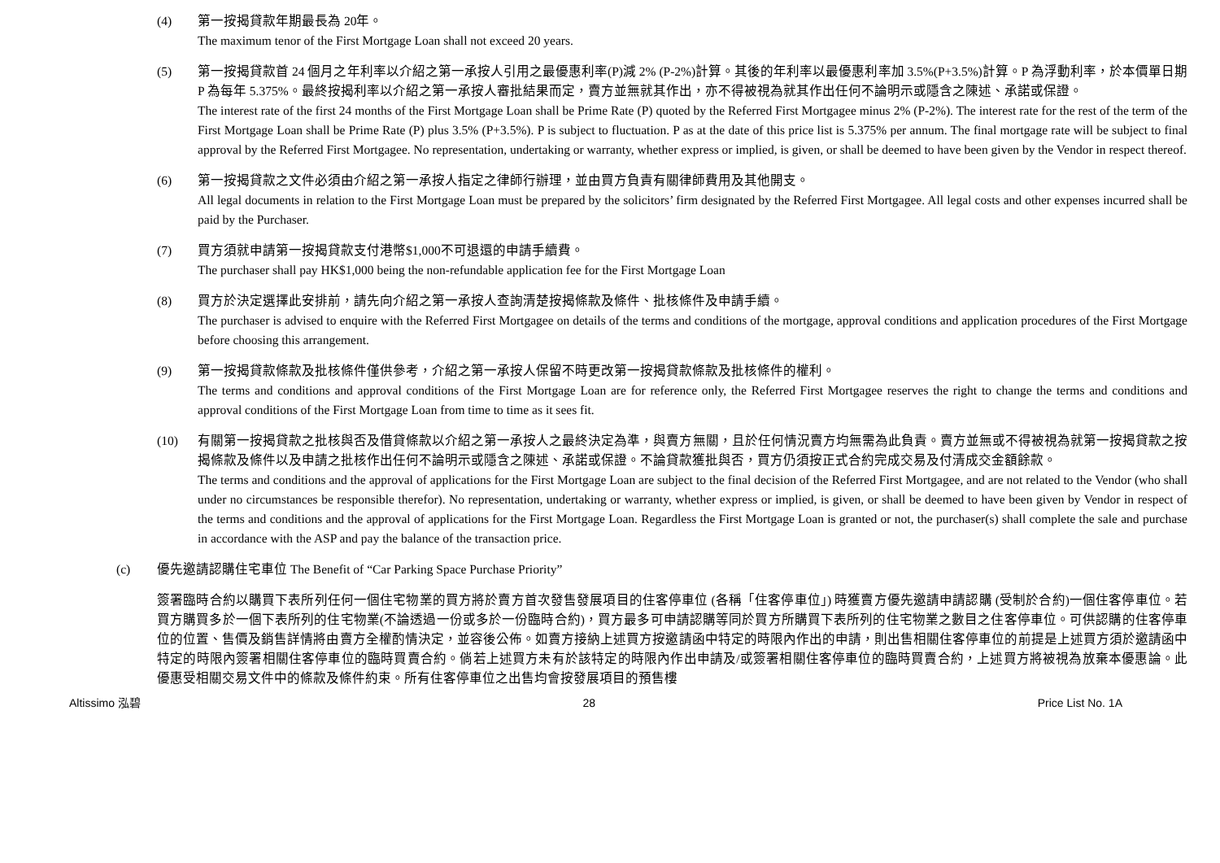(4) 第一按揭貸款年期最長為 20年。
The maximum tenor of the First Mortgage Loan shall not exceed 20 years.
(5) 第一按揭貸款首 24 個月之年利率以介紹之第一承按人引用之最優惠利率(P)減 2% (P-2%)計算。其後的年利率以最優惠利率加 3.5%(P+3.5%)計算。P 為浮動利率，於本價單日期 P 為每年 5.375%。最終按揭利率以介紹之第一承按人審批結果而定，賣方並無就其作出，亦不得被視為就其作出任何不論明示或隱含之陳述、承諾或保證。
The interest rate of the first 24 months of the First Mortgage Loan shall be Prime Rate (P) quoted by the Referred First Mortgagee minus 2% (P-2%). The interest rate for the rest of the term of the First Mortgage Loan shall be Prime Rate (P) plus 3.5% (P+3.5%). P is subject to fluctuation. P as at the date of this price list is 5.375% per annum. The final mortgage rate will be subject to final approval by the Referred First Mortgagee. No representation, undertaking or warranty, whether express or implied, is given, or shall be deemed to have been given by the Vendor in respect thereof.
(6) 第一按揭貸款之文件必須由介紹之第一承按人指定之律師行辦理，並由買方負責有關律師費用及其他開支。
All legal documents in relation to the First Mortgage Loan must be prepared by the solicitors’ firm designated by the Referred First Mortgagee. All legal costs and other expenses incurred shall be paid by the Purchaser.
(7) 買方須就申請第一按揭貸款支付港幣$1,000不可退還的申請手續費。
The purchaser shall pay HK$1,000 being the non-refundable application fee for the First Mortgage Loan
(8) 買方於決定選擇此安排前，請先向介紹之第一承按人查詢清楚按揭條款及條件、批核條件及申請手續。
The purchaser is advised to enquire with the Referred First Mortgagee on details of the terms and conditions of the mortgage, approval conditions and application procedures of the First Mortgage before choosing this arrangement.
(9) 第一按揭貸款條款及批核條件僅供參考，介紹之第一承按人保留不時更改第一按揭貸款條款及批核條件的權利。
The terms and conditions and approval conditions of the First Mortgage Loan are for reference only, the Referred First Mortgagee reserves the right to change the terms and conditions and approval conditions of the First Mortgage Loan from time to time as it sees fit.
(10) 有關第一按揭貸款之批核與否及借貸條款以介紹之第一承按人之最終決定為準，與賣方無關，且於任何情況賣方均無需為此負責。賣方並無或不得被視為就第一按揭貸款之按揭條款及條件以及申請之批核作出任何不論明示或隱含之陳述、承諾或保證。不論貸款獲批與否，買方仍須按正式合約完成交易及付清成交金額餘款。
The terms and conditions and the approval of applications for the First Mortgage Loan are subject to the final decision of the Referred First Mortgagee, and are not related to the Vendor (who shall under no circumstances be responsible therefor). No representation, undertaking or warranty, whether express or implied, is given, or shall be deemed to have been given by Vendor in respect of the terms and conditions and the approval of applications for the First Mortgage Loan. Regardless the First Mortgage Loan is granted or not, the purchaser(s) shall complete the sale and purchase in accordance with the ASP and pay the balance of the transaction price.
(c) 優先邀請認購住宅車位 The Benefit of “Car Parking Space Purchase Priority”
簽署臨時合約以購買下表所列任何一個住宅物業的買方將於賣方首次發售發展項目的住客停車位 (各稱「住客停車位」) 時獲賣方優先邀請申請認購 (受制於合約)一個住客停車位。若買方購買多於一個下表所列的住宅物業(不論透過一份或多於一份臨時合約)，買方最多可申請認購等同於買方所購買下表所列的住宅物業之數目之住客停車位。可供認購的住客停車位的位置、售價及銷售詳情將由賣方全權酌情決定，並容後公佈。如賣方接納上述買方按邀請函中特定的時限內作出的申請，則出售相關住客停車位的前提是上述買方須於邀請函中特定的時限內簽署相關住客停車位的臨時買賣合約。倘若上述買方未有於該特定的時限內作出申請及/或簽署相關住客停車位的臨時買賣合約，上述買方將被視為放棄本優惠論。此優惠受相關交易文件中的條款及條件約束。所有住客停車位之出售均會按發展項目的預售樓
Altissimo 泓碧 28 Price List No. 1A